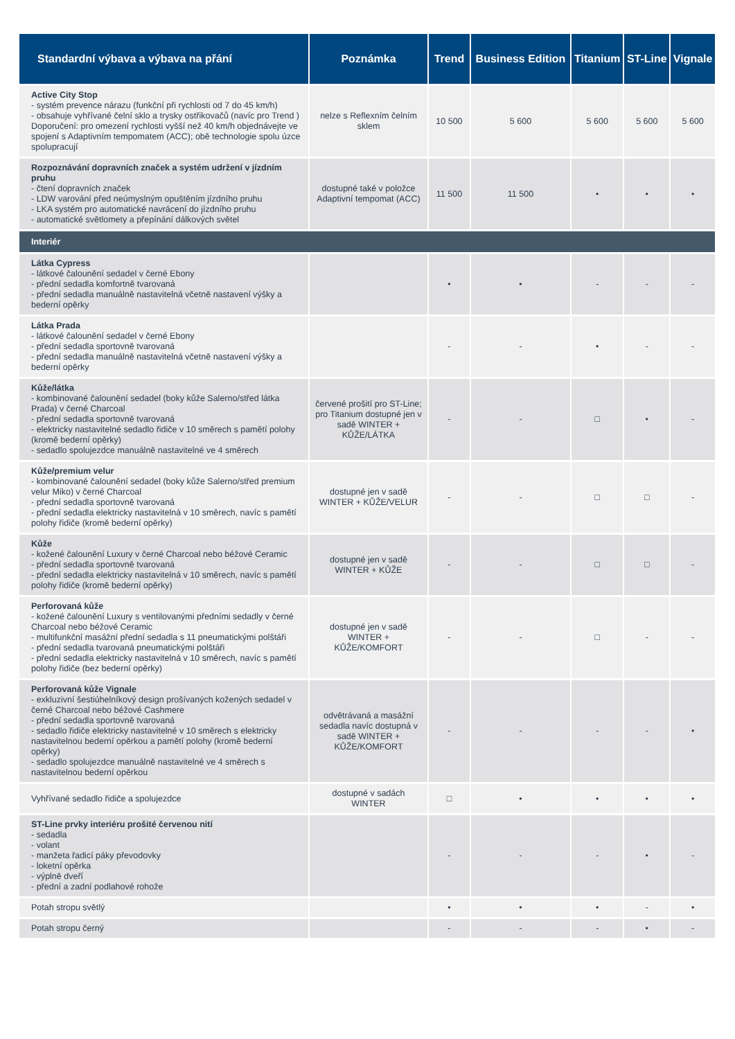| Standardní výbava a výbava na přání | Poznámka | Trend | Business Edition | Titanium | ST-Line | Vignale |
| --- | --- | --- | --- | --- | --- | --- |
| Active City Stop - systém prevence nárazu (funkční při rychlosti od 7 do 45 km/h) - obsahuje vyhřívané čelní sklo a trysky ostřikovačů (navíc pro Trend ) Doporučení: pro omezení rychlosti vyšší než 40 km/h objednávejte ve spojení s Adaptivním tempomatem (ACC); obě technologie spolu úzce spolupracují | nelze s Reflexním čelním sklem | 10 500 | 5 600 | 5 600 | 5 600 | 5 600 |
| Rozpoznávání dopravních značek a systém udržení v jízdním pruhu - čtení dopravních značek - LDW varování před neúmyslným opuštěním jízdního pruhu - LKA systém pro automatické navrácení do jízdního pruhu - automatické světlomety a přepínání dálkových světel | dostupné také v položce Adaptivní tempomat (ACC) | 11 500 | 11 500 | • | • | • |
| Interiér | | | | | | |
| Látka Cypress - látkové čalounění sedadel v černé Ebony - přední sedadla komfortně tvarovaná - přední sedadla manuálně nastavitelná včetně nastavení výšky a bederní opěrky | | • | • | - | - | - |
| Látka Prada - látkové čalounění sedadel v černé Ebony - přední sedadla sportovně tvarovaná - přední sedadla manuálně nastavitelná včetně nastavení výšky a bederní opěrky | | - | - | • | - | - |
| Kůže/látka - kombinované čalounění sedadel (boky kůže Salerno/střed látka Prada) v černé Charcoal - přední sedadla sportovně tvarovaná - elektricky nastavitelné sedadlo řidiče v 10 směrech s pamětí polohy (kromě bederní opěrky) - sedadlo spolujezdce manuálně nastavitelné ve 4 směrech | červené prošití pro ST-Line; pro Titanium dostupné jen v sadě WINTER + KŮŽE/LÁTKA | - | - | □ | • | - |
| Kůže/premium velur - kombinované čalounění sedadel (boky kůže Salerno/střed premium velur Miko) v černé Charcoal - přední sedadla sportovně tvarovaná - přední sedadla elektricky nastavitelná v 10 směrech, navíc s pamětí polohy řidiče (kromě bederní opěrky) | dostupné jen v sadě WINTER + KŮŽE/VELUR | - | - | □ | □ | - |
| Kůže - kožené čalounění Luxury v černé Charcoal nebo béžové Ceramic - přední sedadla sportovně tvarovaná - přední sedadla elektricky nastavitelná v 10 směrech, navíc s pamětí polohy řidiče (kromě bederní opěrky) | dostupné jen v sadě WINTER + KŮŽE | - | - | □ | □ | - |
| Perforovaná kůže - kožené čalounění Luxury s ventilovanými předními sedadly v černé Charcoal nebo béžové Ceramic - multifunkční masážní přední sedadla s 11 pneumatickými polštáři - přední sedadla tvarovaná pneumatickými polštáři - přední sedadla elektricky nastavitelná v 10 směrech, navíc s pamětí polohy řidiče (bez bederní opěrky) | dostupné jen v sadě WINTER + KŮŽE/KOMFORT | - | - | □ | - | - |
| Perforovaná kůže Vignale - exkluzivní šestiúhelníkový design prošívaných kožených sedadel v černé Charcoal nebo béžové Cashmere - přední sedadla sportovně tvarovaná - sedadlo řidiče elektricky nastavitelné v 10 směrech s elektricky nastavitelnou bederní opěrkou a pamětí polohy (kromě bederní opěrky) - sedadlo spolujezdce manuálně nastavitelné ve 4 směrech s nastavitelnou bederní opěrkou | odvětrávaná a masážní sedadla navíc dostupná v sadě WINTER + KŮŽE/KOMFORT | - | - | - | - | • |
| Vyhřívané sedadlo řidiče a spolujezdce | dostupné v sadách WINTER | □ | • | • | • | • |
| ST-Line prvky interiéru prošité červenou nití - sedadla - volant - manžeta řadicí páky převodovky - loketní opěrka - výplně dveří - přední a zadní podlahové rohože | | - | - | - | • | - |
| Potah stropu světlý | | • | • | • | - | • |
| Potah stropu černý | | - | - | - | • | - |